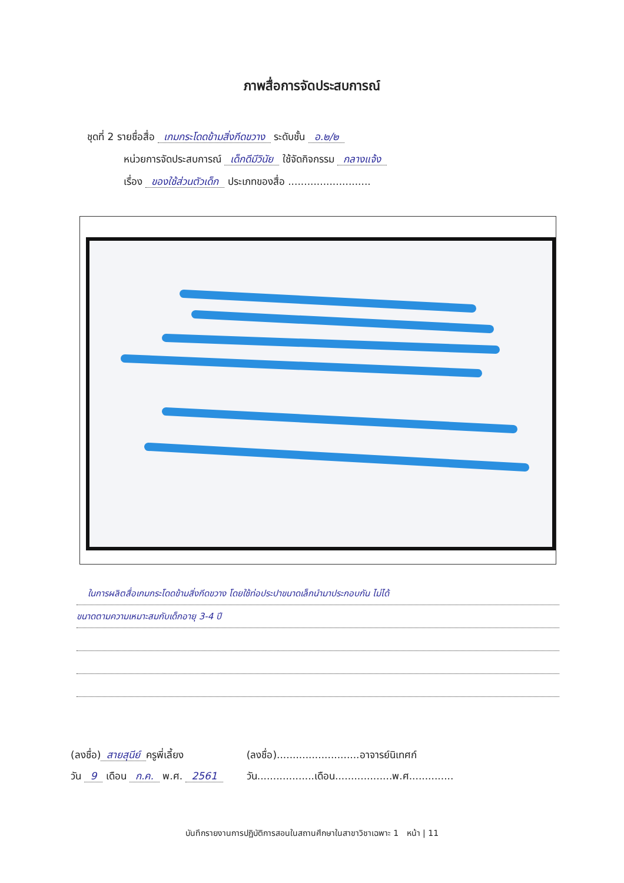ภาพสื่อการจัดประสบการณ์
ชุดที่ 2 รายชื่อสื่อ เกมกระโดดข้ามสิ่งกีดขวาง ระดับชั้น อ.๒/๒
หน่วยการจัดประสบการณ์ เด็กดีมีวินัย ใช้จัดกิจกรรม กลางแจ้ง
เรื่อง ของใช้ส่วนตัวเด็ก ประเภทของสื่อ ..........................
ในการผลิตสื่อเกมกระโดดข้ามสิ่งกีดขวาง โดยใช้ท่อประปาขนาดเล็กนำมาประกอบกัน ไม่ได้
ขนาดตามความเหมาะสมกับเด็กอายุ 3-4 ปี
(ลงชื่อ) สายสุนีย์ ครูพี่เลี้ยง
วัน 9 เดือน ก.ค. พ.ศ. 2561
(ลงชื่อ)..........................อาจารย์นิเทศก์
วัน..................เดือน..................พ.ศ..............
บันทึกรายงานการปฏิบัติการสอนในสถานศึกษาในสาขาวิชาเฉพาะ 1 หน้า | 11